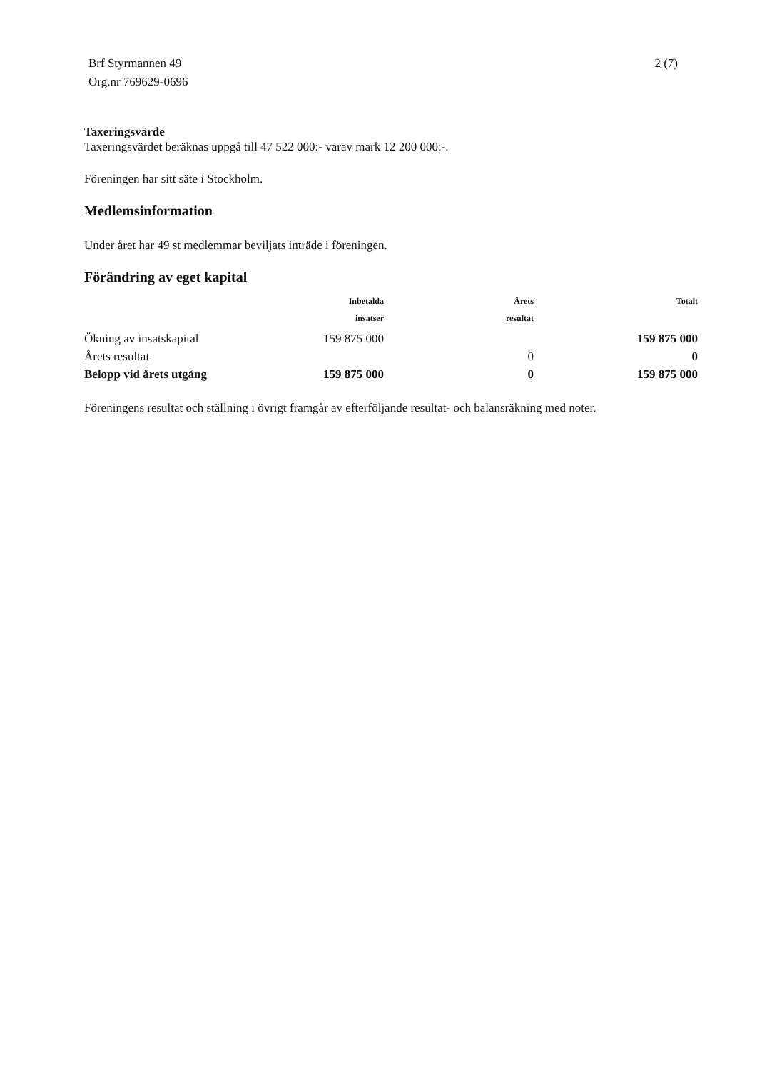Brf Styrmannen 49
Org.nr 769629-0696
2 (7)
Taxeringsvärde
Taxeringsvärdet beräknas uppgå till 47 522 000:- varav mark 12 200 000:-.
Föreningen har sitt säte i Stockholm.
Medlemsinformation
Under året har 49 st medlemmar beviljats inträde i föreningen.
Förändring av eget kapital
| | Inbetalda insatser | Årets resultat | Totalt |
| --- | --- | --- | --- |
| Ökning av insatskapital | 159 875 000 | | 159 875 000 |
| Årets resultat | | 0 | 0 |
| Belopp vid årets utgång | 159 875 000 | 0 | 159 875 000 |
Föreningens resultat och ställning i övrigt framgår av efterföljande resultat- och balansräkning med noter.